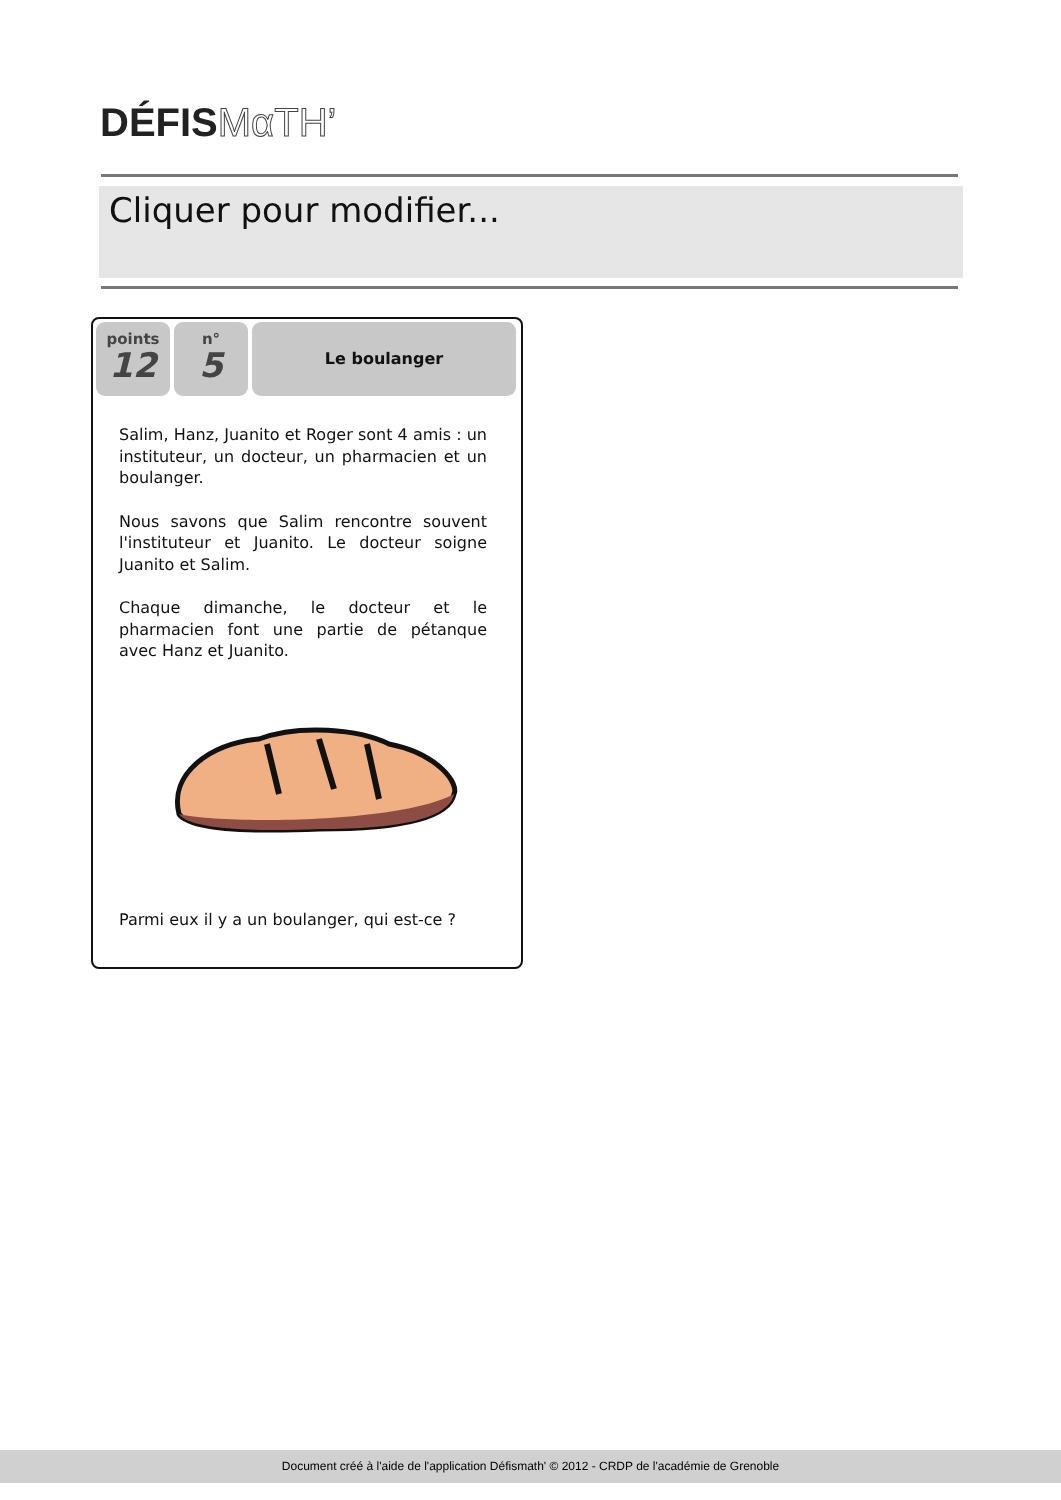DÉFISMαTH’
Cliquer pour modifier...
points
12
n°
5
Le boulanger
Salim, Hanz, Juanito et Roger sont 4 amis : un instituteur, un docteur, un pharmacien et un boulanger.
Nous savons que Salim rencontre souvent l'instituteur et Juanito. Le docteur soigne Juanito et Salim.
Chaque dimanche, le docteur et le pharmacien font une partie de pétanque avec Hanz et Juanito.
Parmi eux il y a un boulanger, qui est-ce ?
Document créé à l'aide de l'application Défismath' © 2012 - CRDP de l'académie de Grenoble